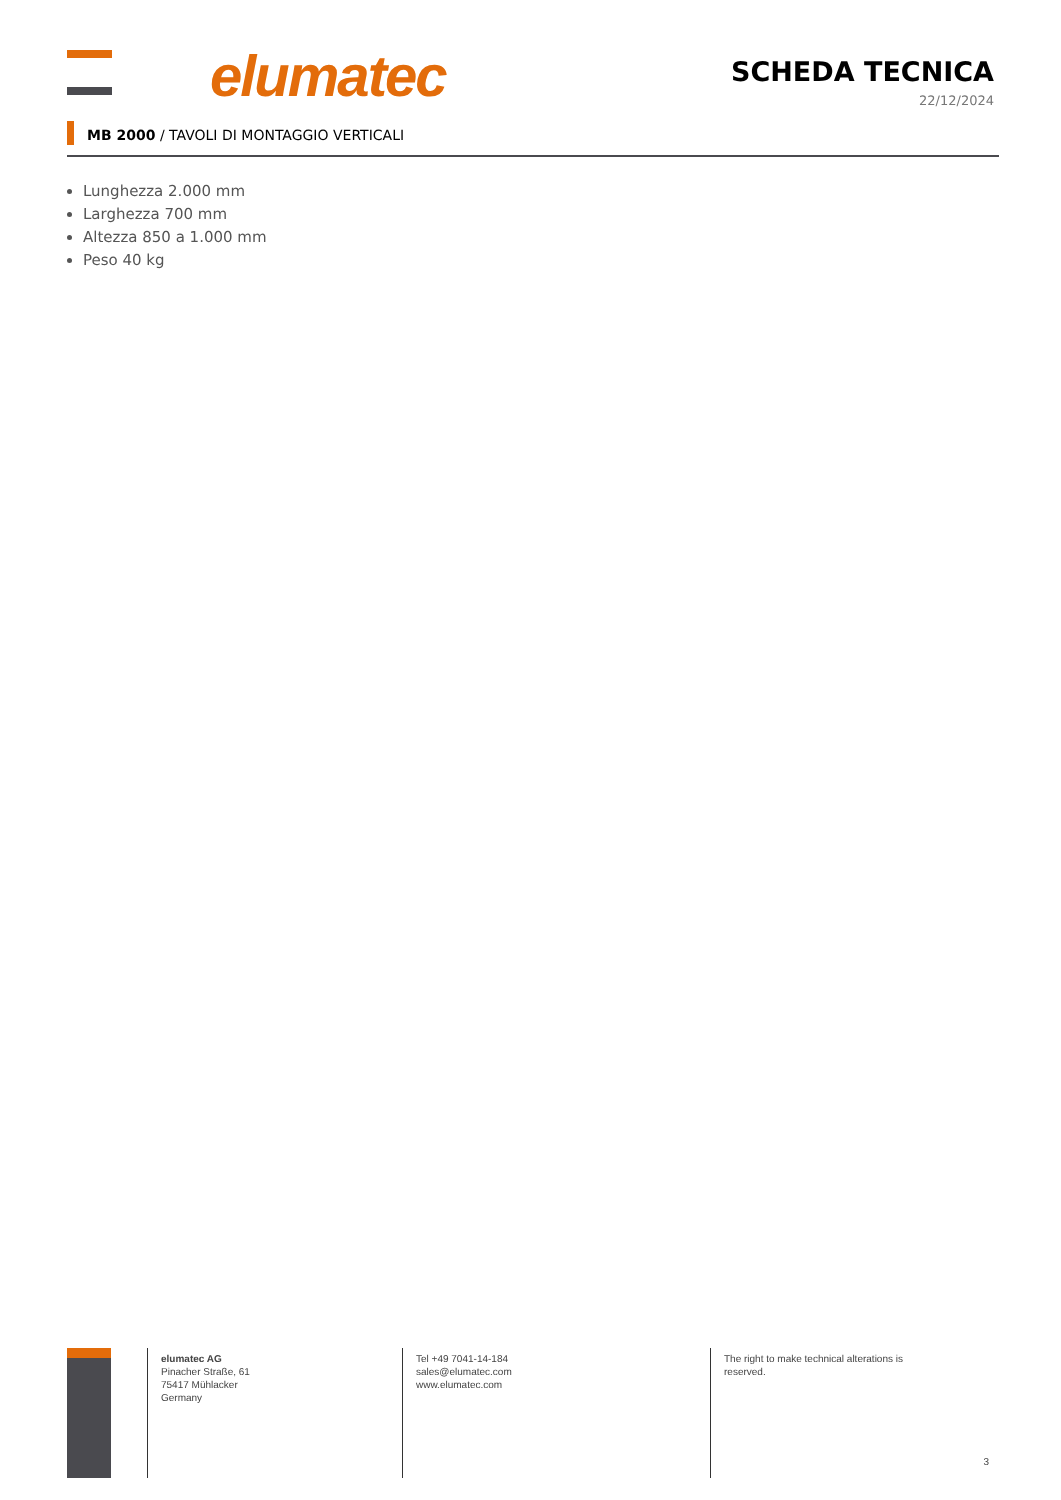elumatec
SCHEDA TECNICA
22/12/2024
MB 2000 / TAVOLI DI MONTAGGIO VERTICALI
Lunghezza 2.000 mm
Larghezza 700 mm
Altezza 850 a 1.000 mm
Peso 40 kg
elumatec AG
Pinacher Straße, 61
75417 Mühlacker
Germany
Tel +49 7041-14-184
sales@elumatec.com
www.elumatec.com
The right to make technical alterations is reserved.
3